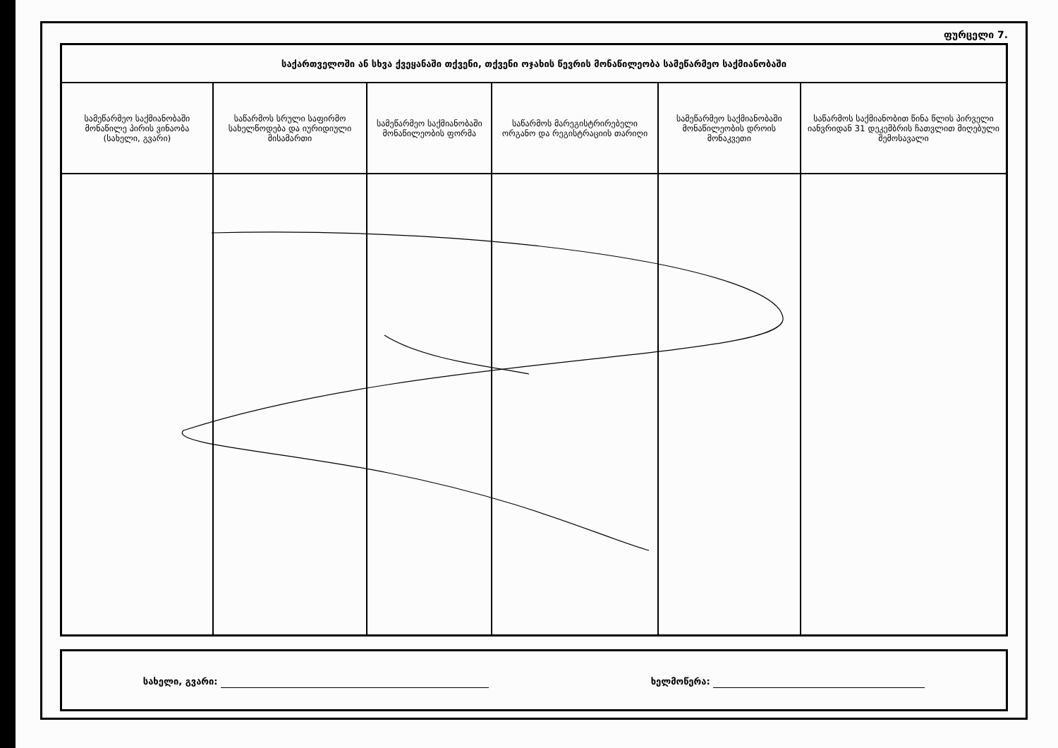ფურცელი 7.
| საქართველოში ან სხვა ქვეყანაში თქვენი, თქვენი ოჯახის წევრის მონაწილეობა სამეწარმეო საქმიანობაში | | | | | |
| --- | --- | --- | --- | --- | --- |
| სამეწარმეო საქმიანობაში მონაწილე პირის ვინაობა (სახელი, გვარი) | საწარმოს სრული საფირმო სახელწოდება და იურიდიული მისამართი | სამეწარმეო საქმიანობაში მონაწილეობის ფორმა | საწარმოს მარეგისტრირებელი ორგანო და რეგისტრაციის თარიღი | სამეწარმეო საქმიანობაში მონაწილეობის დროის მონაკვეთი | საწარმოს საქმიანობით წინა წლის პირველი იანვრიდან 31 დეკემბრის ჩათვლით მიღებული შემოსავალი |
სახელი, გვარი: ხელმოწერა: